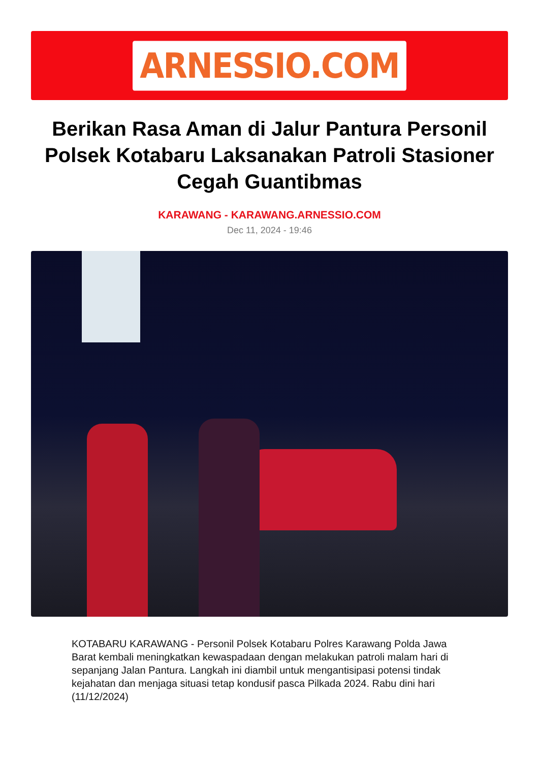ARNESSIO.COM
Berikan Rasa Aman di Jalur Pantura Personil Polsek Kotabaru Laksanakan Patroli Stasioner Cegah Guantibmas
KARAWANG - KARAWANG.ARNESSIO.COM
Dec 11, 2024 - 19:46
KOTABARU KARAWANG - Personil Polsek Kotabaru Polres Karawang Polda Jawa Barat kembali meningkatkan kewaspadaan dengan melakukan patroli malam hari di sepanjang Jalan Pantura. Langkah ini diambil untuk mengantisipasi potensi tindak kejahatan dan menjaga situasi tetap kondusif pasca Pilkada 2024. Rabu dini hari (11/12/2024)